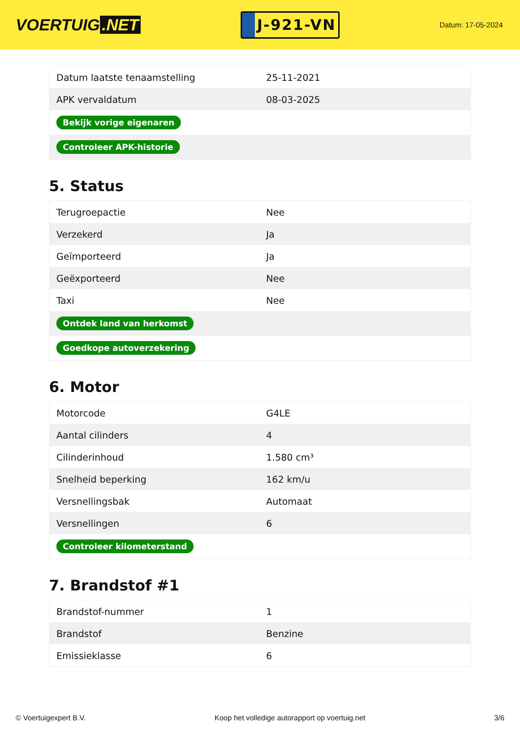VOERTUIG.NET
J-921-VN
Datum: 17-05-2024
| Datum laatste tenaamstelling | 25-11-2021 |
| APK vervaldatum | 08-03-2025 |
| Bekijk vorige eigenaren | |
| Controleer APK-historie | |
5. Status
| Terugroepactie | Nee |
| Verzekerd | Ja |
| Geïmporteerd | Ja |
| Geëxporteerd | Nee |
| Taxi | Nee |
| Ontdek land van herkomst | |
| Goedkope autoverzekering | |
6. Motor
| Motorcode | G4LE |
| Aantal cilinders | 4 |
| Cilinderinhoud | 1.580 cm³ |
| Snelheid beperking | 162 km/u |
| Versnellingsbak | Automaat |
| Versnellingen | 6 |
| Controleer kilometerstand | |
7. Brandstof #1
| Brandstof-nummer | 1 |
| Brandstof | Benzine |
| Emissieklasse | 6 |
© Voertuigexpert B.V. Koop het volledige autorapport op voertuig.net 3/6